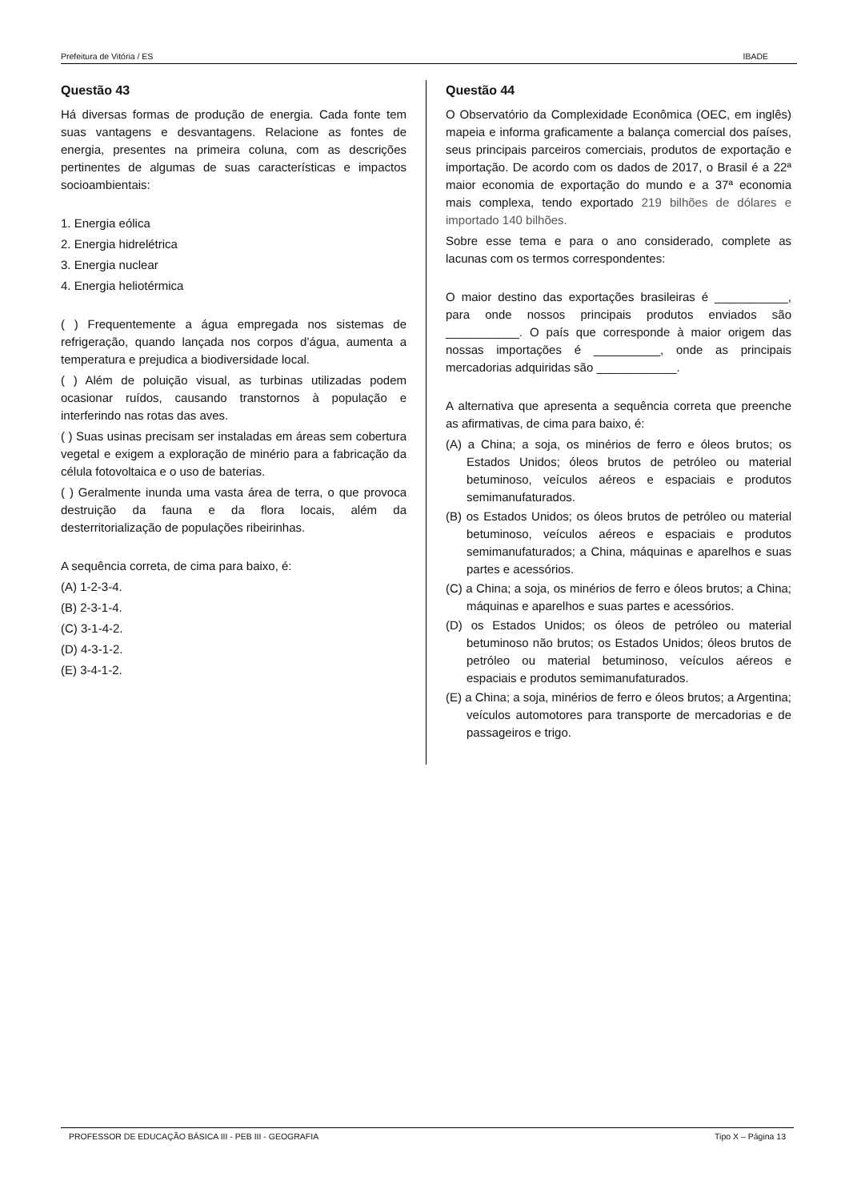Prefeitura de Vitória / ES IBADE
Questão 43
Há diversas formas de produção de energia. Cada fonte tem suas vantagens e desvantagens. Relacione as fontes de energia, presentes na primeira coluna, com as descrições pertinentes de algumas de suas características e impactos socioambientais:
1. Energia eólica
2. Energia hidrelétrica
3. Energia nuclear
4. Energia heliotérmica
( ) Frequentemente a água empregada nos sistemas de refrigeração, quando lançada nos corpos d’água, aumenta a temperatura e prejudica a biodiversidade local.
( ) Além de poluição visual, as turbinas utilizadas podem ocasionar ruídos, causando transtornos à população e interferindo nas rotas das aves.
( ) Suas usinas precisam ser instaladas em áreas sem cobertura vegetal e exigem a exploração de minério para a fabricação da célula fotovoltaica e o uso de baterias.
( ) Geralmente inunda uma vasta área de terra, o que provoca destruição da fauna e da flora locais, além da desterritorialização de populações ribeirinhas.
A sequência correta, de cima para baixo, é:
(A) 1-2-3-4.
(B) 2-3-1-4.
(C) 3-1-4-2.
(D) 4-3-1-2.
(E) 3-4-1-2.
Questão 44
O Observatório da Complexidade Econômica (OEC, em inglês) mapeia e informa graficamente a balança comercial dos países, seus principais parceiros comerciais, produtos de exportação e importação. De acordo com os dados de 2017, o Brasil é a 22ª maior economia de exportação do mundo e a 37ª economia mais complexa, tendo exportado 219 bilhões de dólares e importado 140 bilhões.
Sobre esse tema e para o ano considerado, complete as lacunas com os termos correspondentes:
O maior destino das exportações brasileiras é ___________, para onde nossos principais produtos enviados são ___________. O país que corresponde à maior origem das nossas importações é __________, onde as principais mercadorias adquiridas são ____________.
A alternativa que apresenta a sequência correta que preenche as afirmativas, de cima para baixo, é:
(A) a China; a soja, os minérios de ferro e óleos brutos; os Estados Unidos; óleos brutos de petróleo ou material betuminoso, veículos aéreos e espaciais e produtos semimanufaturados.
(B) os Estados Unidos; os óleos brutos de petróleo ou material betuminoso, veículos aéreos e espaciais e produtos semimanufaturados; a China, máquinas e aparelhos e suas partes e acessórios.
(C) a China; a soja, os minérios de ferro e óleos brutos; a China; máquinas e aparelhos e suas partes e acessórios.
(D) os Estados Unidos; os óleos de petróleo ou material betuminoso não brutos; os Estados Unidos; óleos brutos de petróleo ou material betuminoso, veículos aéreos e espaciais e produtos semimanufaturados.
(E) a China; a soja, minérios de ferro e óleos brutos; a Argentina; veículos automotores para transporte de mercadorias e de passageiros e trigo.
PROFESSOR DE EDUCAÇÃO BÁSICA III - PEB III - GEOGRAFIA Tipo X – Página 13